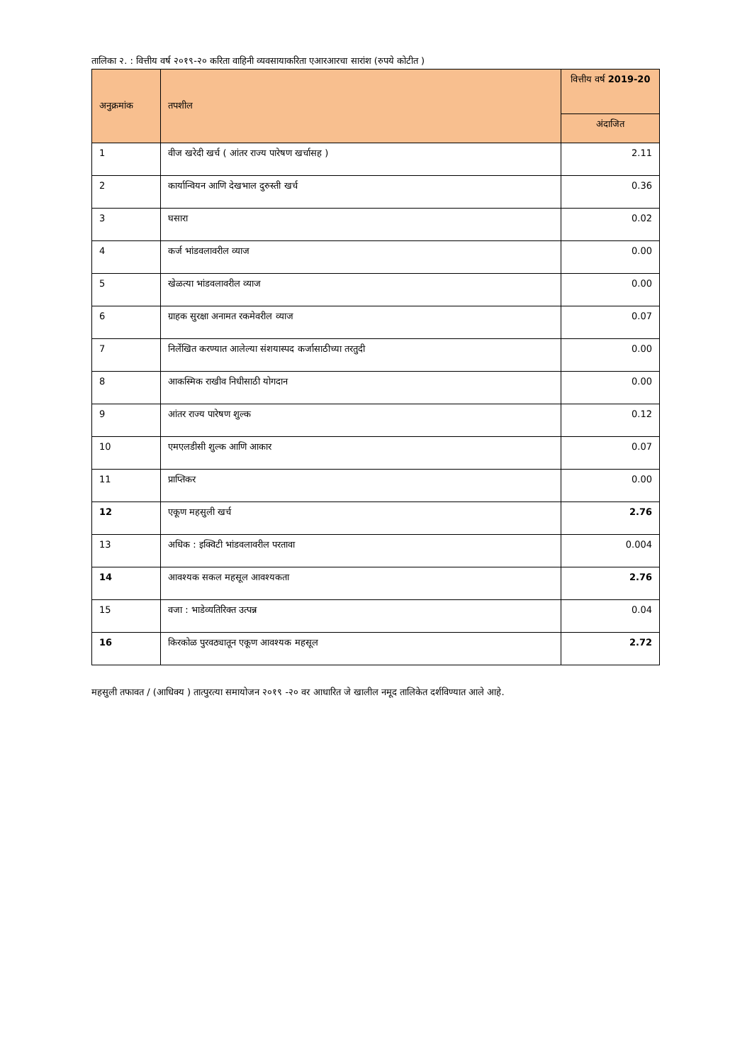तालिका २. : वित्तीय वर्ष २०१९-२० करिता वाहिनी व्यवसायाकरिता एआरआरचा सारांश (रुपये कोटीत )
| अनुक्रमांक | तपशील | वित्तीय वर्ष 2019-20 |
| --- | --- | --- |
| | | अंदाजित |
| 1 | वीज खरेदी खर्च ( आंतर राज्य पारेषण खर्चासह ) | 2.11 |
| 2 | कार्यान्वियन आणि देखभाल दुरुस्ती खर्च | 0.36 |
| 3 | घसारा | 0.02 |
| 4 | कर्ज भांडवलावरील व्याज | 0.00 |
| 5 | खेळत्या भांडवलावरील व्याज | 0.00 |
| 6 | ग्राहक सुरक्षा अनामत रकमेवरील व्याज | 0.07 |
| 7 | निर्लेखित करण्यात आलेल्या संशयास्पद कर्जासाठीच्या तरतुदी | 0.00 |
| 8 | आकस्मिक राखीव निधीसाठी योगदान | 0.00 |
| 9 | आंतर राज्य पारेषण शुल्क | 0.12 |
| 10 | एमएलडीसी शुल्क आणि आकार | 0.07 |
| 11 | प्राप्तिकर | 0.00 |
| 12 | एकूण महसुली खर्च | 2.76 |
| 13 | अधिक : इक्विटी भांडवलावरील परतावा | 0.004 |
| 14 | आवश्यक सकल महसूल आवश्यकता | 2.76 |
| 15 | वजा : भाडेव्यतिरिक्त उत्पन्न | 0.04 |
| 16 | किरकोळ पुरवठ्यातून एकूण आवश्यक महसूल | 2.72 |
महसुली तफावत / (आधिक्य ) तात्पुरत्या समायोजन २०१९ -२० वर आधारित जे खालील नमूद तालिकेत दर्शविण्यात आले आहे.